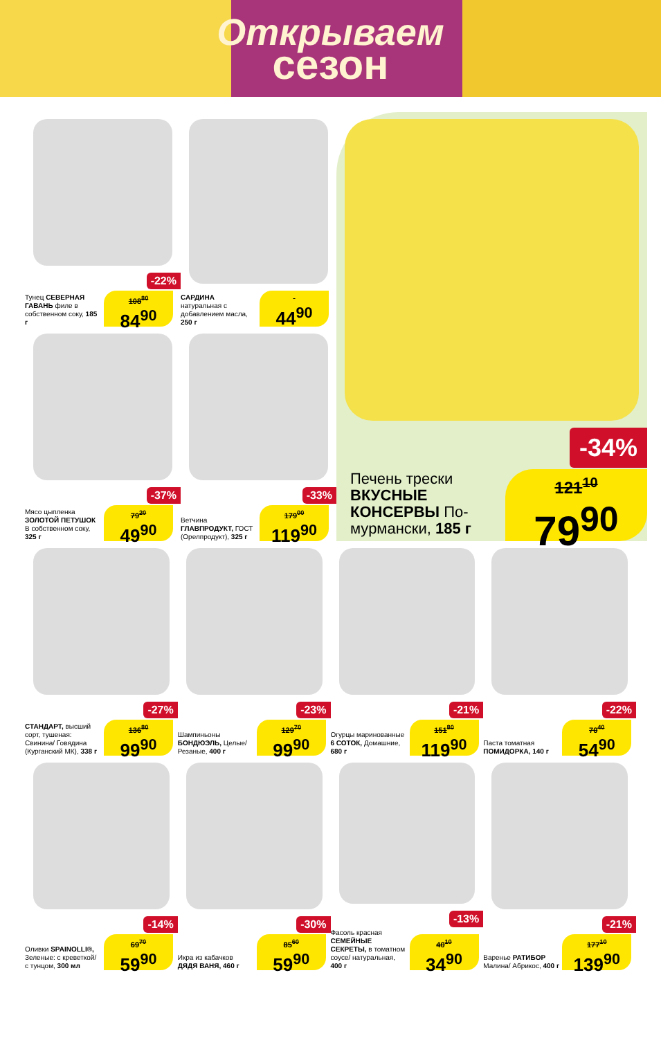Открываем
сезон
-22%
Тунец СЕВЕРНАЯ ГАВАНЬ филе в собственном соку, 185 г
108<sup>80</sup>
84<sup>90</sup>
САРДИНА натуральная с добавлением масла, 250 г
44<sup>90</sup>
-37%
Мясо цыпленка ЗОЛОТОЙ ПЕТУШОК В собственном соку, 325 г
79<sup>20</sup>
49<sup>90</sup>
-33%
Ветчина ГЛАВПРОДУКТ, ГОСТ (Орелпродукт), 325 г
179<sup>00</sup>
119<sup>90</sup>
-34%
Печень трески ВКУСНЫЕ КОНСЕРВЫ По-мурмански, 185 г
121<sup>10</sup>
79<sup>90</sup>
-27%
СТАНДАРТ, высший сорт, тушеная: Свинина/ Говядина (Курганский МК), 338 г
136<sup>80</sup>
99<sup>90</sup>
-23%
Шампиньоны БОНДЮЭЛЬ, Целые/ Резаные, 400 г
129<sup>70</sup>
99<sup>90</sup>
-21%
Огурцы маринованные 6 СОТОК, Домашние, 680 г
151<sup>80</sup>
119<sup>90</sup>
-22%
Паста томатная ПОМИДОРКА, 140 г
70<sup>40</sup>
54<sup>90</sup>
-14%
Оливки SPAINOLLI®, Зеленые: с креветкой/ с тунцом, 300 мл
69<sup>70</sup>
59<sup>90</sup>
-30%
Икра из кабачков ДЯДЯ ВАНЯ, 460 г
85<sup>60</sup>
59<sup>90</sup>
-13%
Фасоль красная СЕМЕЙНЫЕ СЕКРЕТЫ, в томатном соусе/ натуральная, 400 г
40<sup>10</sup>
34<sup>90</sup>
-21%
Варенье РАТИБОР Малина/ Абрикос, 400 г
177<sup>10</sup>
139<sup>90</sup>